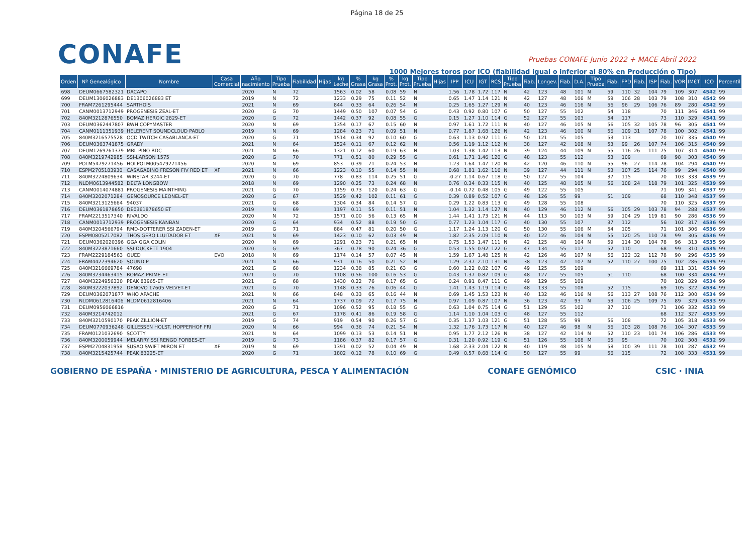Página 18 de 25
CONAFE
Pruebas CONAFE Junio 2022 + MACE Abril 2022
1000 Mejores toros por ICO (fiabilidad igual o inferior al 80% en Producción o Tipo)
| Orden | Nº Genealógico | Nombre | Casa Comercial | Año nacimiento | Tipo Prueba | Fiabilidad | Hijas | kg Leche | % Grasa | kg Grasa | % Prot. | kg Prot. | Tipo Prueba | Hijas | IPP | ICU | IGT | RCS | Tipo Prueba | Fiab. | Longev. | Fiab. | D.A. | Tipo Prueba | Fiab. | FPD | Fiab. | ISP | Fiab. | VOR | IM€T | ICO | Percentil |
| --- | --- | --- | --- | --- | --- | --- | --- | --- | --- | --- | --- | --- | --- | --- | --- | --- | --- | --- | --- | --- | --- | --- | --- | --- | --- | --- | --- | --- | --- | --- | --- | --- | --- |
| 698 | DEUM0667582321 | DACAPO | | 2020 | N | 72 | | 1563 | 0.02 | 58 | 0.08 | 59 | N | | 1.56 | 1.78 | 1.72 | 117 | N | 42 | 123 | 48 | 101 | N | 59 | 110 | 32 | 104 | 79 | 109 | 307 | 4542 | 99 |
| 699 | DEUM1306026883 | DE1306026883 ET | | 2019 | N | 72 | | 1233 | 0.29 | 75 | 0.11 | 52 | N | | 0.65 | 1.47 | 1.14 | 121 | N | 42 | 127 | 48 | 106 | M | 59 | 106 | 28 | 103 | 79 | 108 | 310 | 4542 | 99 |
| 700 | FRAM7261295444 | SARTHOIS | | 2021 | N | 69 | | 844 | 0.33 | 64 | 0.26 | 54 | N | | 0.25 | 1.65 | 1.27 | 129 | N | 40 | 123 | 46 | 116 | N | 56 | 96 | 29 | 106 | 76 | 89 | 280 | 4542 | 99 |
| 701 | CANM0013712949 | PROGENESIS ZEAL-ET | | 2020 | G | 70 | | 1449 | 0.50 | 107 | 0.07 | 54 | G | | 0.43 | 0.92 | 0.80 | 107 | G | 50 | 127 | 55 | 102 | | 54 | 118 | | | 70 | 111 | 346 | 4541 | 99 |
| 702 | 840M3212876550 | BOMAZ HEROIC 2829-ET | | 2020 | G | 72 | | 1442 | 0.37 | 92 | 0.08 | 55 | G | | 0.15 | 1.27 | 1.10 | 114 | G | 52 | 127 | 55 | 103 | | 54 | 117 | | | 73 | 110 | 329 | 4541 | 99 |
| 703 | DEUM0362447807 | BWH COPYMASTER | | 2020 | N | 69 | | 1354 | 0.17 | 67 | 0.15 | 60 | N | | 0.97 | 1.61 | 1.72 | 111 | N | 40 | 127 | 46 | 105 | N | 56 | 105 | 32 | 105 | 78 | 96 | 305 | 4541 | 99 |
| 704 | CANM0111351939 | HELERENT SOUNDCLOUD PABLO | | 2019 | N | 69 | | 1284 | 0.23 | 71 | 0.09 | 51 | N | | 0.77 | 1.87 | 1.68 | 126 | N | 42 | 123 | 46 | 100 | N | 56 | 109 | 31 | 107 | 78 | 100 | 302 | 4541 | 99 |
| 705 | 840M3216575528 | OCD TWITCH CASABLANCA-ET | | 2020 | G | 71 | | 1514 | 0.34 | 92 | 0.10 | 60 | G | | 0.63 | 1.13 | 0.92 | 111 | G | 50 | 121 | 55 | 105 | | 53 | 113 | | | 70 | 107 | 335 | 4540 | 99 |
| 706 | DEUM0363741875 | GRADY | | 2021 | N | 64 | | 1524 | 0.11 | 67 | 0.12 | 62 | N | | 0.56 | 1.19 | 1.12 | 112 | N | 38 | 127 | 42 | 108 | N | 53 | 99 | 26 | 107 | 74 | 106 | 315 | 4540 | 99 |
| 707 | DEUM1269761379 | MBL PINO RDC | | 2021 | N | 66 | | 1321 | 0.12 | 60 | 0.19 | 63 | N | | 1.03 | 1.38 | 1.42 | 113 | N | 39 | 124 | 44 | 109 | N | 55 | 116 | 26 | 111 | 75 | 107 | 314 | 4540 | 99 |
| 708 | 840M3219742985 | SSI-LARSON 1575 | | 2020 | G | 70 | | 771 | 0.51 | 80 | 0.29 | 55 | G | | 0.61 | 1.71 | 1.46 | 120 | G | 48 | 123 | 55 | 112 | | 53 | 109 | | | 69 | 98 | 303 | 4540 | 99 |
| 709 | POLM5479271456 | HOLPOLM005479271456 | | 2020 | N | 69 | | 853 | 0.39 | 71 | 0.24 | 53 | N | | 1.23 | 1.64 | 1.47 | 120 | N | 42 | 120 | 46 | 110 | N | 55 | 96 | 27 | 114 | 78 | 104 | 294 | 4540 | 99 |
| 710 | ESPM2705183930 | CASAGABINO FRESON FIV RED ET | XF | 2021 | N | 66 | | 1223 | 0.10 | 55 | 0.14 | 55 | N | | 0.68 | 1.81 | 1.62 | 116 | N | 39 | 127 | 44 | 111 | N | 53 | 107 | 25 | 114 | 76 | 99 | 294 | 4540 | 99 |
| 711 | 840M3224809634 | WINSTAR 3244-ET | | 2020 | G | 70 | | 778 | 0.83 | 114 | 0.25 | 51 | G | | -0.27 | 1.14 | 0.67 | 118 | G | 50 | 127 | 55 | 104 | | 37 | 115 | | | 70 | 103 | 333 | 4539 | 99 |
| 712 | NLDM0613944582 | DELTA LONGBOW | | 2018 | N | 69 | | 1290 | 0.25 | 73 | 0.24 | 68 | N | | 0.76 | 0.34 | 0.33 | 115 | N | 40 | 125 | 48 | 105 | N | 56 | 108 | 24 | 118 | 79 | 101 | 325 | 4539 | 99 |
| 713 | CANM0014074881 | PROGENESIS MAINTHING | | 2021 | G | 70 | | 1159 | 0.73 | 120 | 0.24 | 63 | G | | -0.14 | 0.72 | 0.48 | 105 | G | 49 | 122 | 55 | 105 | | | | | | 71 | 109 | 341 | 4537 | 99 |
| 714 | 840M3202071284 | GENOSOURCE LEONEL-ET | | 2020 | G | 67 | | 1529 | 0.42 | 102 | 0.11 | 61 | G | | 0.39 | 0.89 | 0.52 | 107 | G | 48 | 126 | 55 | 99 | | 51 | 109 | | | 68 | 110 | 348 | 4537 | 99 |
| 715 | 840M3213125664 | 94037 | | 2021 | G | 68 | | 1304 | 0.34 | 84 | 0.14 | 57 | G | | 0.29 | 1.22 | 0.83 | 113 | G | 49 | 128 | 55 | 108 | | | | | | 70 | 110 | 325 | 4537 | 99 |
| 716 | DEUM0361878650 | DE0361878650 ET | | 2019 | N | 69 | | 1197 | 0.11 | 55 | 0.11 | 51 | N | | 1.04 | 1.32 | 1.14 | 127 | N | 40 | 129 | 46 | 112 | N | 56 | 105 | 29 | 103 | 78 | 94 | 288 | 4537 | 99 |
| 717 | FRAM2213517340 | RIVALDO | | 2020 | N | 72 | | 1571 | 0.00 | 56 | 0.13 | 65 | N | | 1.44 | 1.41 | 1.73 | 121 | N | 44 | 113 | 50 | 103 | N | 59 | 104 | 29 | 119 | 81 | 90 | 286 | 4536 | 99 |
| 718 | CANM0013712939 | PROGENESIS KANBAN | | 2020 | G | 64 | | 934 | 0.52 | 88 | 0.19 | 50 | G | | 0.77 | 1.23 | 1.04 | 117 | G | 40 | 130 | 55 | 107 | | 37 | 112 | | | 56 | 102 | 317 | 4536 | 99 |
| 719 | 840M3204566794 | RMD-DOTTERER SSI ZADEN-ET | | 2019 | G | 71 | | 884 | 0.47 | 81 | 0.20 | 50 | G | | 1.17 | 1.24 | 1.13 | 120 | G | 50 | 130 | 55 | 106 | M | 54 | 105 | | | 71 | 101 | 306 | 4536 | 99 |
| 720 | ESPM0805217082 | THOS GERO LLUITADOR ET | XF | 2021 | N | 69 | | 1423 | 0.10 | 62 | 0.03 | 49 | N | | 1.82 | 2.35 | 2.09 | 110 | N | 40 | 122 | 46 | 104 | N | 55 | 120 | 25 | 110 | 78 | 99 | 305 | 4536 | 99 |
| 721 | DEUM0362020396 | GGA GGA COLIN | | 2020 | N | 69 | | 1291 | 0.23 | 71 | 0.21 | 65 | N | | 0.75 | 1.53 | 1.47 | 111 | N | 42 | 125 | 48 | 104 | N | 59 | 114 | 30 | 104 | 78 | 96 | 313 | 4535 | 99 |
| 722 | 840M3223871660 | SSI-DUCKETT 1904 | | 2020 | G | 69 | | 367 | 0.78 | 90 | 0.24 | 36 | G | | 0.53 | 1.55 | 0.92 | 122 | G | 47 | 134 | 55 | 117 | | 52 | 110 | | | 68 | 99 | 310 | 4535 | 99 |
| 723 | FRAM2229184563 | OUED | EVO | 2018 | N | 69 | | 1174 | 0.14 | 57 | 0.07 | 45 | N | | 1.59 | 1.67 | 1.48 | 125 | N | 42 | 126 | 46 | 107 | N | 56 | 122 | 32 | 112 | 78 | 90 | 296 | 4535 | 99 |
| 724 | FRAM4427394620 | SOUND P | | 2021 | N | 66 | | 931 | 0.16 | 50 | 0.21 | 52 | N | | 1.29 | 2.37 | 2.10 | 131 | N | 38 | 123 | 42 | 107 | N | 52 | 110 | 27 | 100 | 75 | 102 | 286 | 4535 | 99 |
| 725 | 840M3216669784 | 47698 | | 2021 | G | 68 | | 1234 | 0.38 | 85 | 0.21 | 63 | G | | 0.60 | 1.22 | 0.82 | 107 | G | 49 | 125 | 55 | 109 | | | | | | 69 | 111 | 331 | 4534 | 99 |
| 726 | 840M3234463415 | BOMAZ PRIME-ET | | 2021 | G | 70 | | 1108 | 0.56 | 100 | 0.16 | 53 | G | | 0.43 | 1.37 | 0.82 | 109 | G | 48 | 127 | 55 | 105 | | 51 | 110 | | | 68 | 100 | 334 | 4534 | 99 |
| 727 | 840M3224956330 | PEAK 83965-ET | | 2021 | G | 68 | | 1430 | 0.22 | 76 | 0.17 | 65 | G | | 0.24 | 0.91 | 0.47 | 111 | G | 49 | 129 | 55 | 109 | | | | | | 70 | 102 | 329 | 4534 | 99 |
| 728 | 840M3222037892 | DENOVO 17605 VELVET-ET | | 2021 | G | 70 | | 1148 | 0.33 | 76 | 0.06 | 44 | G | | 1.41 | 1.43 | 1.19 | 114 | G | 48 | 133 | 55 | 108 | | 52 | 115 | | | 69 | 105 | 322 | 4534 | 99 |
| 729 | DEUM0362071877 | WHO APACHE | | 2021 | N | 66 | | 848 | 0.33 | 65 | 0.16 | 44 | N | | 0.69 | 1.45 | 1.53 | 123 | N | 40 | 132 | 46 | 116 | N | 56 | 113 | 27 | 108 | 76 | 112 | 300 | 4534 | 99 |
| 730 | NLDM0612816406 | NLDM0612816406 | | 2021 | N | 64 | | 1737 | 0.09 | 72 | 0.17 | 75 | N | | 0.97 | 1.09 | 0.87 | 107 | N | 36 | 123 | 42 | 93 | N | 53 | 106 | 25 | 109 | 75 | 89 | 329 | 4533 | 99 |
| 731 | DEUM0956066816 | | | 2020 | G | 71 | | 1096 | 0.52 | 95 | 0.18 | 55 | G | | 0.63 | 1.04 | 0.75 | 114 | G | 51 | 129 | 55 | 102 | | 37 | 110 | | | 71 | 106 | 332 | 4533 | 99 |
| 732 | 840M3214742012 | | | 2021 | G | 67 | | 1178 | 0.41 | 86 | 0.19 | 58 | G | | 1.14 | 1.10 | 1.04 | 103 | G | 48 | 127 | 55 | 112 | | | | | | 68 | 112 | 327 | 4533 | 99 |
| 733 | 840M3210590170 | PEAK ZILLION-ET | | 2019 | G | 74 | | 919 | 0.54 | 90 | 0.26 | 57 | G | | 0.35 | 1.37 | 1.03 | 121 | G | 51 | 128 | 55 | 99 | | 56 | 108 | | | 72 | 105 | 318 | 4533 | 99 |
| 734 | DEUM0770936248 | GILLESSEN HOLST. HOPPERHOF FRI | | 2020 | N | 66 | | 994 | 0.36 | 74 | 0.21 | 54 | N | | 1.32 | 1.76 | 1.73 | 117 | N | 40 | 127 | 46 | 98 | N | 56 | 103 | 28 | 108 | 76 | 104 | 307 | 4533 | 99 |
| 735 | FRAM0121032690 | SCOTTY | | 2021 | N | 64 | | 1099 | 0.13 | 53 | 0.14 | 51 | N | | 0.95 | 1.77 | 2.12 | 126 | N | 38 | 127 | 42 | 114 | N | 52 | 110 | 23 | 101 | 74 | 106 | 286 | 4533 | 99 |
| 736 | 840M3200059944 | MELARRY SSI RENGD FORBES-ET | | 2019 | G | 73 | | 1186 | 0.37 | 82 | 0.17 | 57 | G | | 0.31 | 1.20 | 0.92 | 119 | G | 51 | 126 | 55 | 108 | M | 65 | 95 | | | 70 | 102 | 308 | 4532 | 99 |
| 737 | ESPM2704831958 | SUSAO SWIFT MIRON ET | XF | 2019 | N | 69 | | 1391 | 0.02 | 52 | 0.04 | 49 | N | | 1.68 | 2.33 | 2.04 | 122 | N | 40 | 119 | 48 | 105 | N | 58 | 100 | 39 | 111 | 78 | 101 | 287 | 4532 | 99 |
| 738 | 840M3215425744 | PEAK 83225-ET | | 2020 | G | 71 | | 1802 | 0.12 | 78 | 0.10 | 69 | G | | 0.49 | 0.57 | 0.68 | 114 | G | 50 | 127 | 55 | 99 | | 56 | 115 | | | 72 | 108 | 333 | 4531 | 99 |
GOBIERNO DE ESPAÑA · MINISTERIO DE AGRICULTURA, PESCA Y ALIMENTACIÓN CONAFE GENÓMICO CSIC · INIA